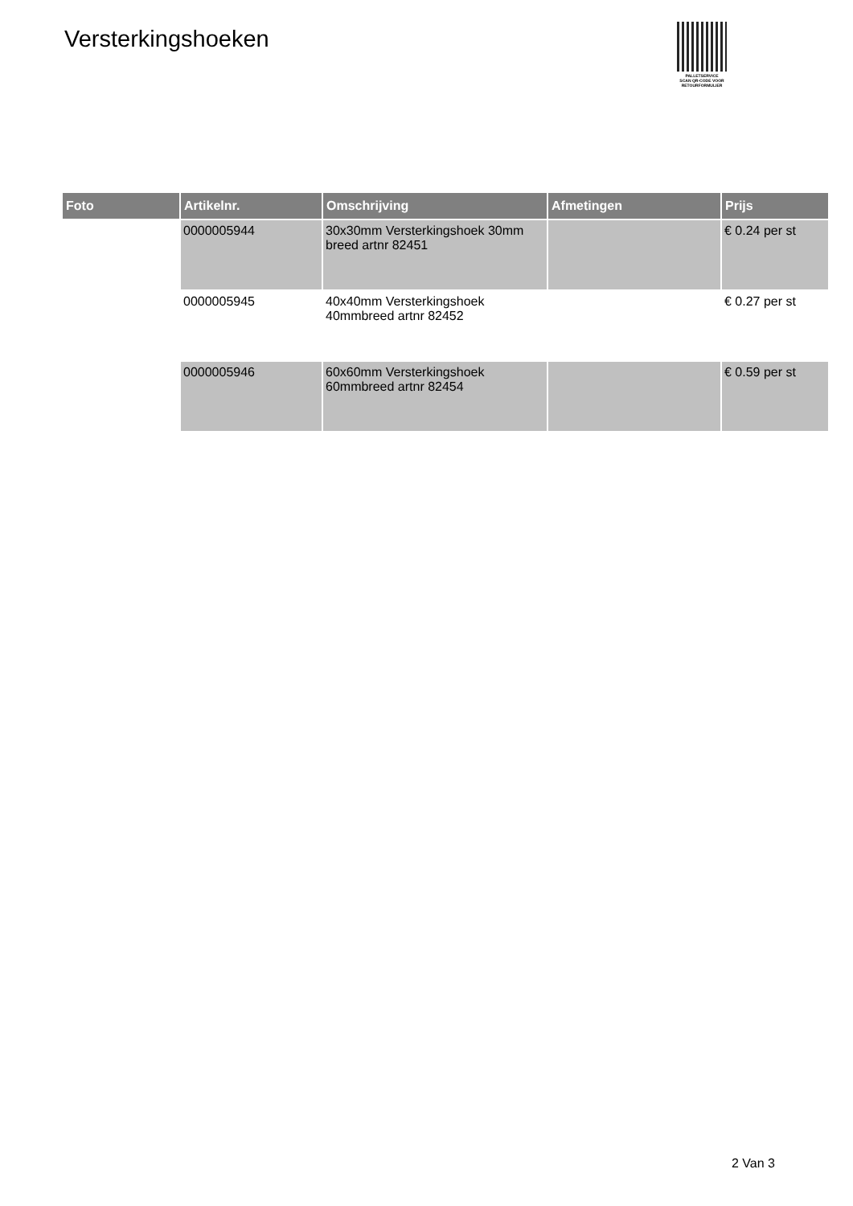Versterkingshoeken
PALLETSERVICE
SCAN QR-CODE VOOR
RETOURFORMULIER
| Foto | Artikelnr. | Omschrijving | Afmetingen | Prijs |
| --- | --- | --- | --- | --- |
| | 0000005944 | 30x30mm Versterkingshoek 30mm breed artnr 82451 | | € 0.24 per st |
| | 0000005945 | 40x40mm Versterkingshoek 40mmbreed artnr 82452 | | € 0.27 per st |
| | 0000005946 | 60x60mm Versterkingshoek 60mmbreed artnr 82454 | | € 0.59 per st |
2 Van 3